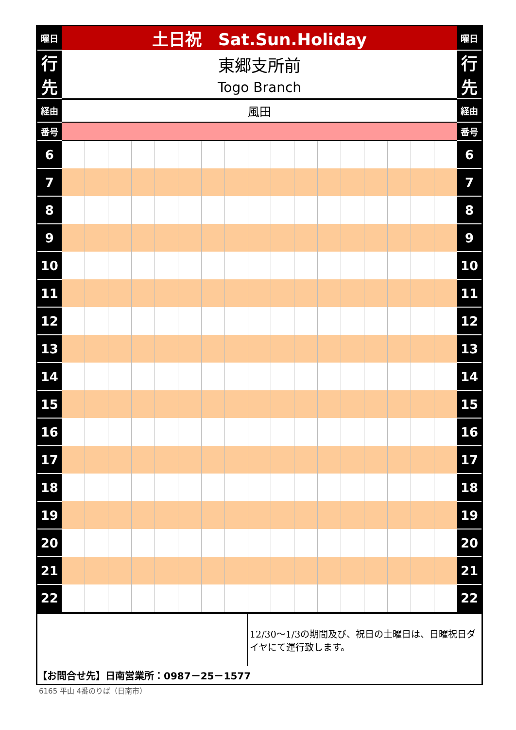| 曜日 | 土日祝 Sat.Sun.Holiday | | | | | | | | | | | | | | | | | 曜日 |
| 行 先 | 東郷支所前 Togo Branch | | | | | | | | | | | | | | | | | 行 先 |
| 経由 | 風田 | | | | | | | | | | | | | | | | | 経由 |
| 番号 | | | | | | | | | | | | | | | | | | 番号 |
| 6 | | | | | | | | | | | | | | | | | | 6 |
| 7 | | | | | | | | | | | | | | | | | | 7 |
| 8 | | | | | | | | | | | | | | | | | | 8 |
| 9 | | | | | | | | | | | | | | | | | | 9 |
| 10 | | | | | | | | | | | | | | | | | | 10 |
| 11 | | | | | | | | | | | | | | | | | | 11 |
| 12 | | | | | | | | | | | | | | | | | | 12 |
| 13 | | | | | | | | | | | | | | | | | | 13 |
| 14 | | | | | | | | | | | | | | | | | | 14 |
| 15 | | | | | | | | | | | | | | | | | | 15 |
| 16 | | | | | | | | | | | | | | | | | | 16 |
| 17 | | | | | | | | | | | | | | | | | | 17 |
| 18 | | | | | | | | | | | | | | | | | | 18 |
| 19 | | | | | | | | | | | | | | | | | | 19 |
| 20 | | | | | | | | | | | | | | | | | | 20 |
| 21 | | | | | | | | | | | | | | | | | | 21 |
| 22 | | | | | | | | | | | | | | | | | | 22 |
| | 12/30～1/3の期間及び、祝日の土曜日は、日曜祝日ダイヤにて運行致します。 |
| 【お問合せ先】日南営業所：0987－25－1577 | |
6165 平山 4番のりば（日南市）